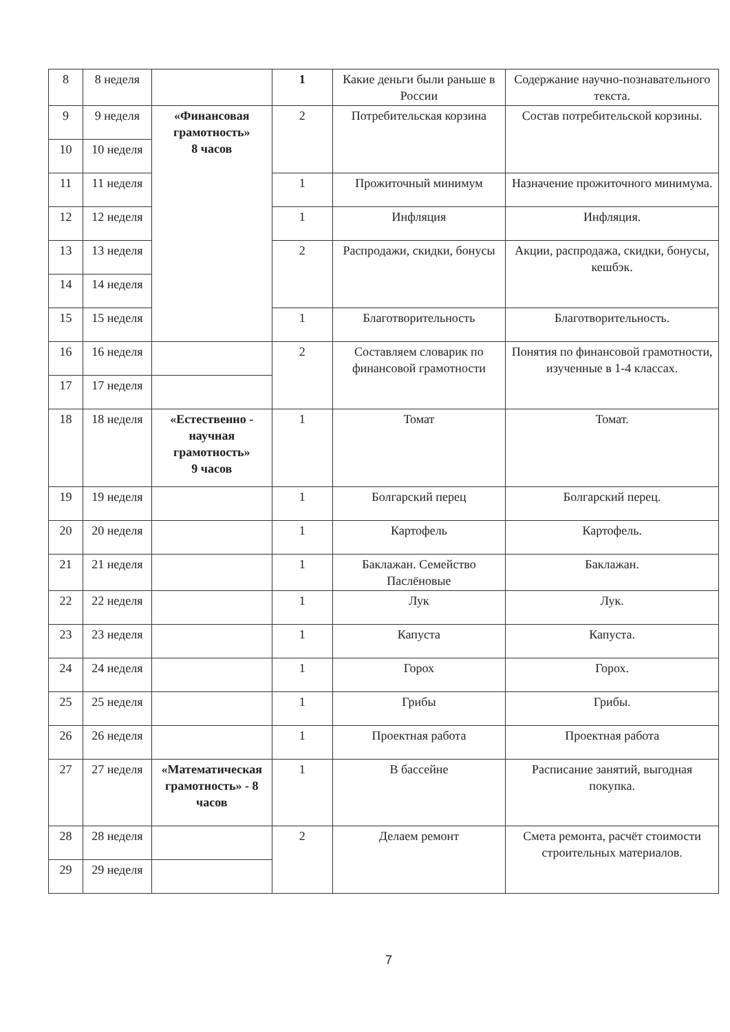| 8 | 8 неделя | | 1 | Какие деньги были раньше в России | Содержание научно-познавательного текста. |
| 9 | 9 неделя | «Финансовая грамотность» 8 часов | 2 | Потребительская корзина | Состав потребительской корзины. |
| 10 | 10 неделя | | | | |
| 11 | 11 неделя | | 1 | Прожиточный минимум | Назначение прожиточного минимума. |
| 12 | 12 неделя | | 1 | Инфляция | Инфляция. |
| 13 | 13 неделя | | 2 | Распродажи, скидки, бонусы | Акции, распродажа, скидки, бонусы, кешбэк. |
| 14 | 14 неделя | | | | |
| 15 | 15 неделя | | 1 | Благотворительность | Благотворительность. |
| 16 | 16 неделя | | 2 | Составляем словарик по финансовой грамотности | Понятия по финансовой грамотности, изученные в 1-4 классах. |
| 17 | 17 неделя | | | | |
| 18 | 18 неделя | «Естественно - научная грамотность» 9 часов | 1 | Томат | Томат. |
| 19 | 19 неделя | | 1 | Болгарский перец | Болгарский перец. |
| 20 | 20 неделя | | 1 | Картофель | Картофель. |
| 21 | 21 неделя | | 1 | Баклажан. Семейство Паслёновые | Баклажан. |
| 22 | 22 неделя | | 1 | Лук | Лук. |
| 23 | 23 неделя | | 1 | Капуста | Капуста. |
| 24 | 24 неделя | | 1 | Горох | Горох. |
| 25 | 25 неделя | | 1 | Грибы | Грибы. |
| 26 | 26 неделя | | 1 | Проектная работа | Проектная работа |
| 27 | 27 неделя | «Математическая грамотность» - 8 часов | 1 | В бассейне | Расписание занятий, выгодная покупка. |
| 28 | 28 неделя | | 2 | Делаем ремонт | Смета ремонта, расчёт стоимости строительных материалов. |
| 29 | 29 неделя | | | | |
7